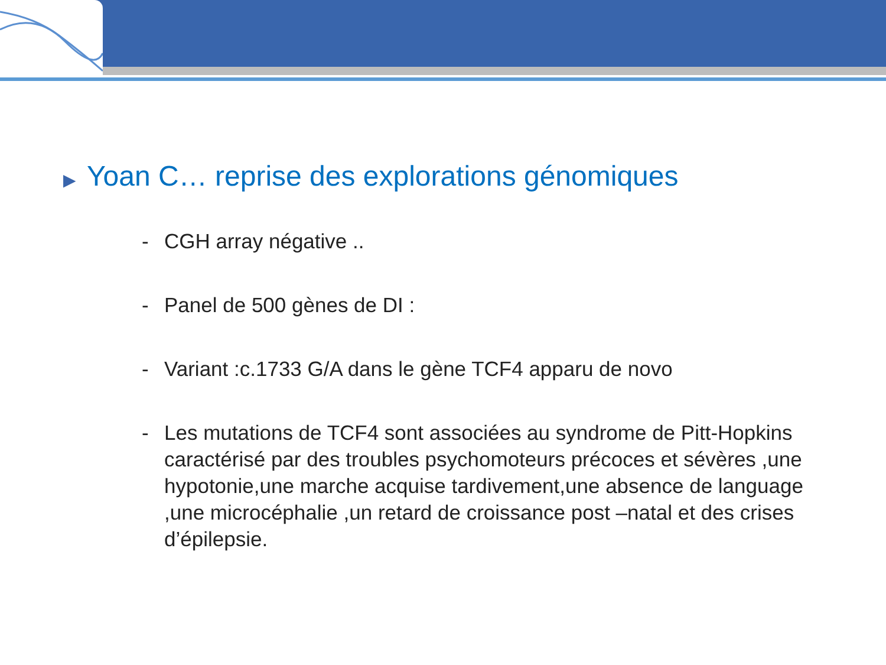▶ Yoan C… reprise des explorations génomiques
- CGH array négative ..
- Panel de 500 gènes de DI :
- Variant :c.1733 G/A dans le gène TCF4 apparu de novo
- Les mutations de TCF4 sont associées au syndrome de Pitt-Hopkins caractérisé par des troubles psychomoteurs précoces et sévères ,une hypotonie,une marche acquise tardivement,une absence de language ,une microcéphalie ,un retard de croissance post –natal et des crises d’épilepsie.